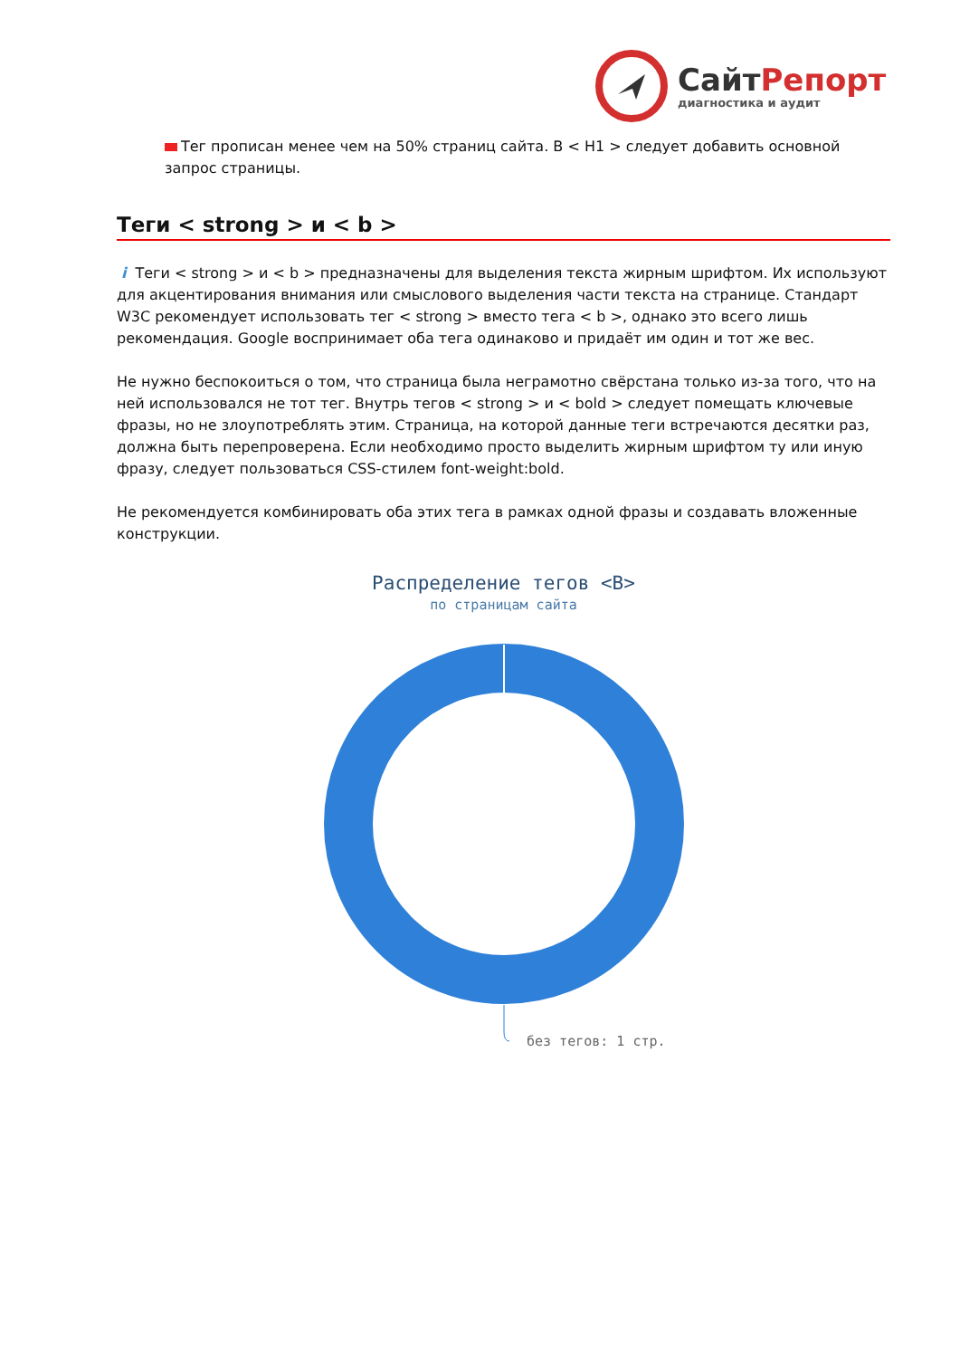СайтРепорт
диагностика и аудит
Тег прописан менее чем на 50% страниц сайта. В < H1 > следует добавить основной запрос страницы.
Теги < strong > и < b >
i Теги < strong > и < b > предназначены для выделения текста жирным шрифтом. Их используют для акцентирования внимания или смыслового выделения части текста на странице. Стандарт W3C рекомендует использовать тег < strong > вместо тега < b >, однако это всего лишь рекомендация. Google воспринимает оба тега одинаково и придаёт им один и тот же вес.
Не нужно беспокоиться о том, что страница была неграмотно свёрстана только из-за того, что на ней использовался не тот тег. Внутрь тегов < strong > и < bold > следует помещать ключевые фразы, но не злоупотреблять этим. Страница, на которой данные теги встречаются десятки раз, должна быть перепроверена. Если необходимо просто выделить жирным шрифтом ту или иную фразу, следует пользоваться CSS-стилем font-weight:bold.
Не рекомендуется комбинировать оба этих тега в рамках одной фразы и создавать вложенные конструкции.
Распределение тегов <B>
по страницам сайта
без тегов: 1 стр.